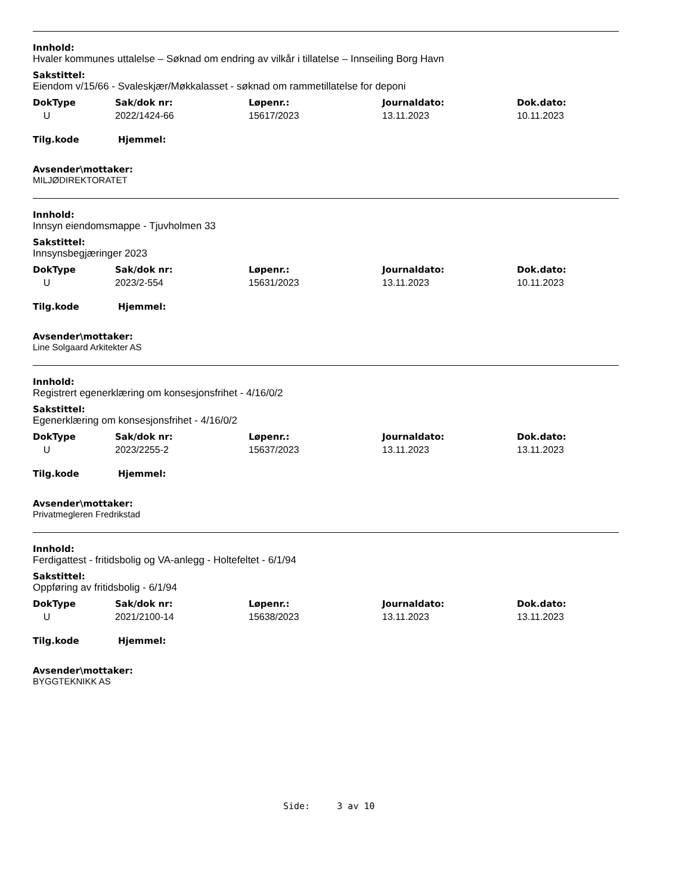Innhold:
Hvaler kommunes uttalelse – Søknad om endring av vilkår i tillatelse – Innseiling Borg Havn
Sakstittel:
Eiendom v/15/66 - Svaleskjær/Møkkalasset - søknad om rammetillatelse for deponi
| DokType | Sak/dok nr: | Løpenr.: | Journaldato: | Dok.dato: |
| --- | --- | --- | --- | --- |
| U | 2022/1424-66 | 15617/2023 | 13.11.2023 | 10.11.2023 |
Tilg.kode Hjemmel:
Avsender\mottaker:
MILJØDIREKTORATET
Innhold:
Innsyn eiendomsmappe - Tjuvholmen 33
Sakstittel:
Innsynsbegjæringer 2023
| DokType | Sak/dok nr: | Løpenr.: | Journaldato: | Dok.dato: |
| --- | --- | --- | --- | --- |
| U | 2023/2-554 | 15631/2023 | 13.11.2023 | 10.11.2023 |
Tilg.kode Hjemmel:
Avsender\mottaker:
Line Solgaard Arkitekter AS
Innhold:
Registrert egenerklæring om konsesjonsfrihet - 4/16/0/2
Sakstittel:
Egenerklæring om konsesjonsfrihet - 4/16/0/2
| DokType | Sak/dok nr: | Løpenr.: | Journaldato: | Dok.dato: |
| --- | --- | --- | --- | --- |
| U | 2023/2255-2 | 15637/2023 | 13.11.2023 | 13.11.2023 |
Tilg.kode Hjemmel:
Avsender\mottaker:
Privatmegleren Fredrikstad
Innhold:
Ferdigattest - fritidsbolig og VA-anlegg - Holtefeltet - 6/1/94
Sakstittel:
Oppføring av fritidsbolig - 6/1/94
| DokType | Sak/dok nr: | Løpenr.: | Journaldato: | Dok.dato: |
| --- | --- | --- | --- | --- |
| U | 2021/2100-14 | 15638/2023 | 13.11.2023 | 13.11.2023 |
Tilg.kode Hjemmel:
Avsender\mottaker:
BYGGTEKNIKK AS
Side: 3 av 10